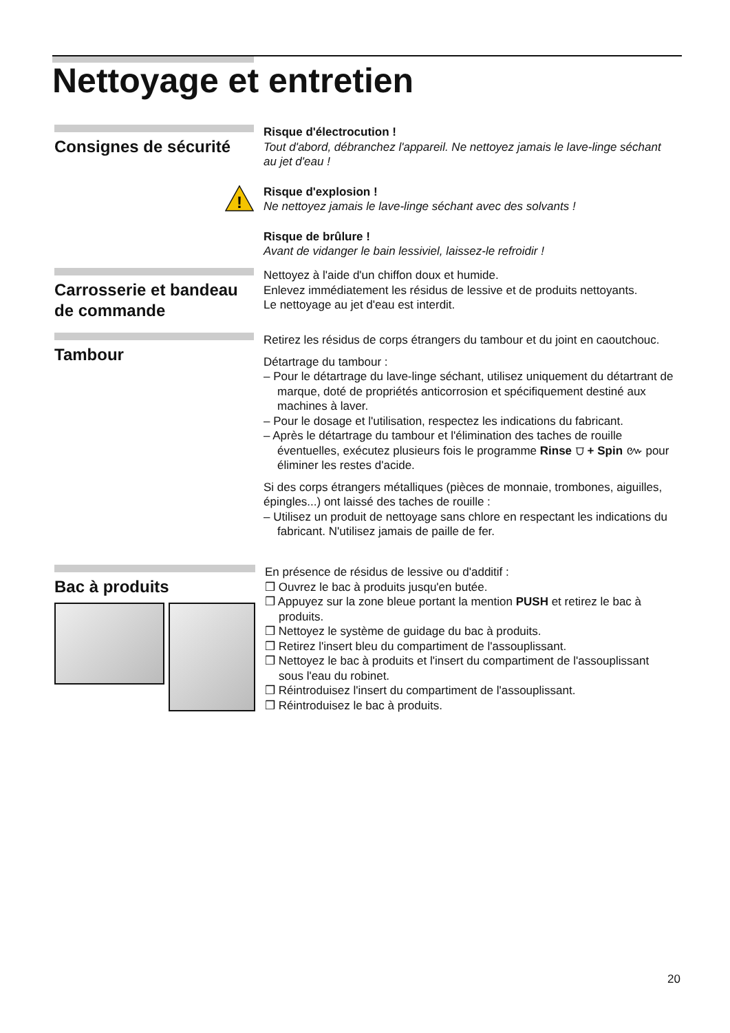Nettoyage et entretien
Consignes de sécurité
!
Risque d'électrocution !
Tout d'abord, débranchez l'appareil. Ne nettoyez jamais le lave-linge séchant au jet d'eau !
Risque d'explosion !
Ne nettoyez jamais le lave-linge séchant avec des solvants !
Risque de brûlure !
Avant de vidanger le bain lessiviel, laissez-le refroidir !
Carrosserie et bandeau de commande
Nettoyez à l'aide d'un chiffon doux et humide.
Enlevez immédiatement les résidus de lessive et de produits nettoyants.
Le nettoyage au jet d'eau est interdit.
Tambour
Retirez les résidus de corps étrangers du tambour et du joint en caoutchouc.
Détartrage du tambour :
– Pour le détartrage du lave-linge séchant, utilisez uniquement du détartrant de marque, doté de propriétés anticorrosion et spécifiquement destiné aux machines à laver.
– Pour le dosage et l'utilisation, respectez les indications du fabricant.
– Après le détartrage du tambour et l'élimination des taches de rouille éventuelles, exécutez plusieurs fois le programme Rinse ⩌ + Spin ៚ pour éliminer les restes d'acide.
Si des corps étrangers métalliques (pièces de monnaie, trombones, aiguilles, épingles...) ont laissé des taches de rouille :
– Utilisez un produit de nettoyage sans chlore en respectant les indications du fabricant. N'utilisez jamais de paille de fer.
Bac à produits
En présence de résidus de lessive ou d'additif :
❒ Ouvrez le bac à produits jusqu'en butée.
❒ Appuyez sur la zone bleue portant la mention PUSH et retirez le bac à produits.
❒ Nettoyez le système de guidage du bac à produits.
❒ Retirez l'insert bleu du compartiment de l'assouplissant.
❒ Nettoyez le bac à produits et l'insert du compartiment de l'assouplissant sous l'eau du robinet.
❒ Réintroduisez l'insert du compartiment de l'assouplissant.
❒ Réintroduisez le bac à produits.
20